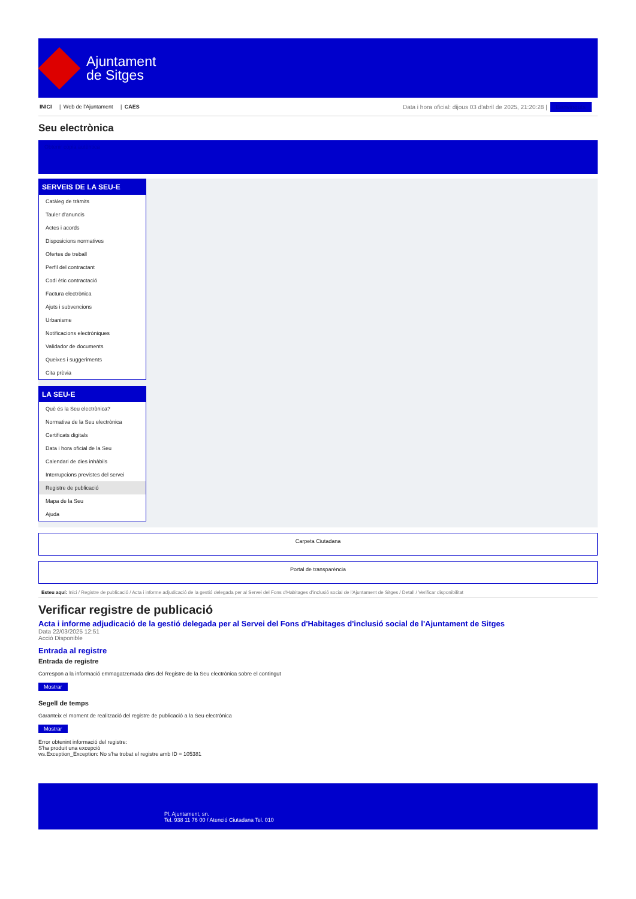Ajuntament
de Sitges
INICI | Web de l'Ajuntament | CAES
Data i hora oficial: dijous 03 d'abril de 2025, 21:20:28 | Benvinguts
Seu electrònica
Obtenir còpia autèntica
SERVEIS DE LA SEU-E
Catàleg de tràmits
Tauler d'anuncis
Actes i acords
Disposicions normatives
Ofertes de treball
Perfil del contractant
Codi ètic contractació
Factura electrònica
Ajuts i subvencions
Urbanisme
Notificacions electròniques
Validador de documents
Queixes i suggeriments
Cita prèvia
LA SEU-E
Què és la Seu electrònica?
Normativa de la Seu electrònica
Certificats digitals
Data i hora oficial de la Seu
Calendari de dies inhàbils
Interrupcions previstes del servei
Registre de publicació
Mapa de la Seu
Ajuda
Carpeta Ciutadana
Portal de transparència
Esteu aquí: Inici / Registre de publicació / Acta i informe adjudicació de la gestió delegada per al Servei del Fons d'Habitages d'inclusió social de l'Ajuntament de Sitges / Detall / Verificar disponibilitat
Verificar registre de publicació
Acta i informe adjudicació de la gestió delegada per al Servei del Fons d'Habitages d'inclusió social de l'Ajuntament de Sitges
Data 22/03/2025 12:51
Acció Disponible
Entrada al registre
Entrada de registre
Correspon a la informació emmagatzemada dins del Registre de la Seu electrònica sobre el contingut
Mostrar
Segell de temps
Garanteix el moment de realització del registre de publicació a la Seu electrònica
Mostrar
Error obtenint informació del registre:
S'ha produit una excepció
ws.Exception_Exception: No s'ha trobat el registre amb ID = 105381
Pl. Ajuntament, sn.
Tel. 938 11 76 00 / Atenció Ciutadana Tel. 010